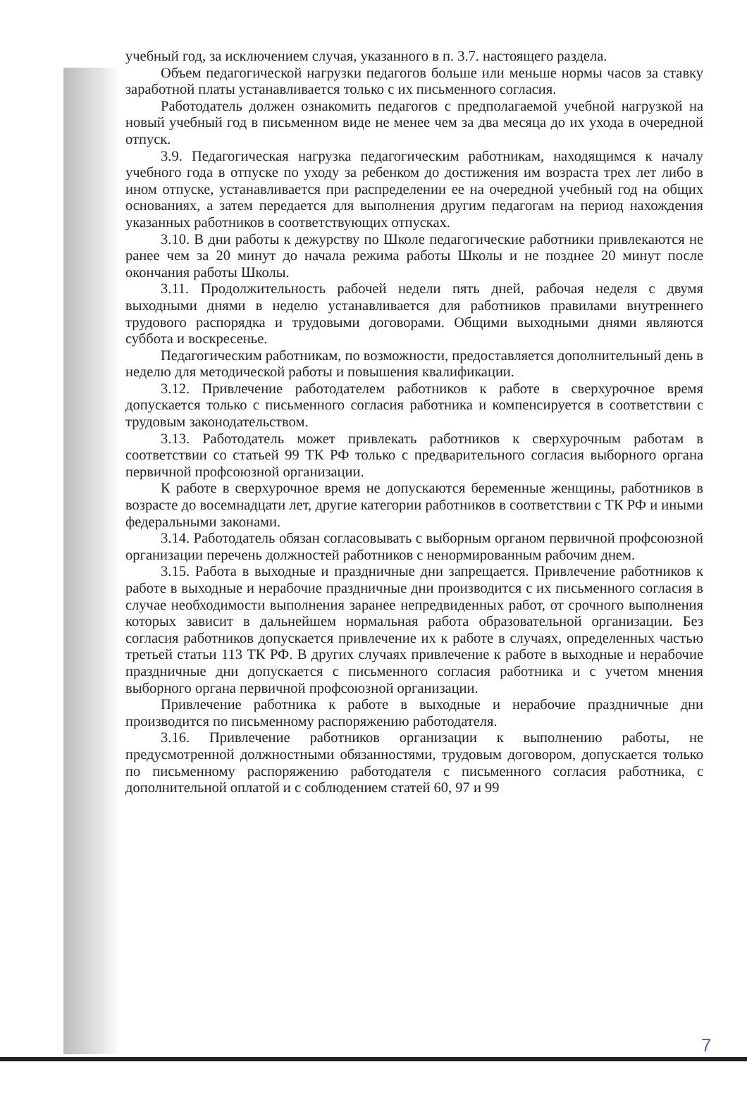учебный год, за исключением случая, указанного в п. 3.7. настоящего раздела.
Объем педагогической нагрузки педагогов больше или меньше нормы часов за ставку заработной платы устанавливается только с их письменного согласия.
Работодатель должен ознакомить педагогов с предполагаемой учебной нагрузкой на новый учебный год в письменном виде не менее чем за два месяца до их ухода в очередной отпуск.
3.9. Педагогическая нагрузка педагогическим работникам, находящимся к началу учебного года в отпуске по уходу за ребенком до достижения им возраста трех лет либо в ином отпуске, устанавливается при распределении ее на очередной учебный год на общих основаниях, а затем передается для выполнения другим педагогам на период нахождения указанных работников в соответствующих отпусках.
3.10. В дни работы к дежурству по Школе педагогические работники привлекаются не ранее чем за 20 минут до начала режима работы Школы и не позднее 20 минут после окончания работы Школы.
3.11. Продолжительность рабочей недели пять дней, рабочая неделя с двумя выходными днями в неделю устанавливается для работников правилами внутреннего трудового распорядка и трудовыми договорами. Общими выходными днями являются суббота и воскресенье.
Педагогическим работникам, по возможности, предоставляется дополнительный день в неделю для методической работы и повышения квалификации.
3.12. Привлечение работодателем работников к работе в сверхурочное время допускается только с письменного согласия работника и компенсируется в соответствии с трудовым законодательством.
3.13. Работодатель может привлекать работников к сверхурочным работам в соответствии со статьей 99 ТК РФ только с предварительного согласия выборного органа первичной профсоюзной организации.
К работе в сверхурочное время не допускаются беременные женщины, работников в возрасте до восемнадцати лет, другие категории работников в соответствии с ТК РФ и иными федеральными законами.
3.14. Работодатель обязан согласовывать с выборным органом первичной профсоюзной организации перечень должностей работников с ненормированным рабочим днем.
3.15. Работа в выходные и праздничные дни запрещается. Привлечение работников к работе в выходные и нерабочие праздничные дни производится с их письменного согласия в случае необходимости выполнения заранее непредвиденных работ, от срочного выполнения которых зависит в дальнейшем нормальная работа образовательной организации. Без согласия работников допускается привлечение их к работе в случаях, определенных частью третьей статьи 113 ТК РФ. В других случаях привлечение к работе в выходные и нерабочие праздничные дни допускается с письменного согласия работника и с учетом мнения выборного органа первичной профсоюзной организации.
Привлечение работника к работе в выходные и нерабочие праздничные дни производится по письменному распоряжению работодателя.
3.16. Привлечение работников организации к выполнению работы, не предусмотренной должностными обязанностями, трудовым договором, допускается только по письменному распоряжению работодателя с письменного согласия работника, с дополнительной оплатой и с соблюдением статей 60, 97 и 99
7